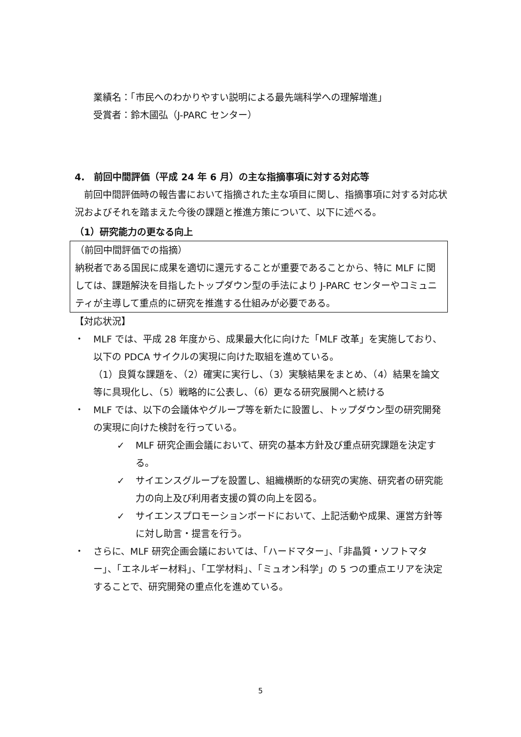業績名：「市民へのわかりやすい説明による最先端科学への理解増進」
受賞者：鈴木國弘（J-PARC センター）
4.　前回中間評価（平成 24 年 6 月）の主な指摘事項に対する対応等
　前回中間評価時の報告書において指摘された主な項目に関し、指摘事項に対する対応状況およびそれを踏まえた今後の課題と推進方策について、以下に述べる。
（1）研究能力の更なる向上
（前回中間評価での指摘）
納税者である国民に成果を適切に還元することが重要であることから、特に MLF に関しては、課題解決を目指したトップダウン型の手法により J-PARC センターやコミュニティが主導して重点的に研究を推進する仕組みが必要である。
【対応状況】
・ MLF では、平成 28 年度から、成果最大化に向けた「MLF 改革」を実施しており、以下の PDCA サイクルの実現に向けた取組を進めている。
（1）良質な課題を、（2）確実に実行し、（3）実験結果をまとめ、（4）結果を論文等に具現化し、（5）戦略的に公表し、（6）更なる研究展開へと続ける
・ MLF では、以下の会議体やグループ等を新たに設置し、トップダウン型の研究開発の実現に向けた検討を行っている。
✓ MLF 研究企画会議において、研究の基本方針及び重点研究課題を決定する。
✓ サイエンスグループを設置し、組織横断的な研究の実施、研究者の研究能力の向上及び利用者支援の質の向上を図る。
✓ サイエンスプロモーションボードにおいて、上記活動や成果、運営方針等に対し助言・提言を行う。
・ さらに、MLF 研究企画会議においては、「ハードマター」、「非晶質・ソフトマター」、「エネルギー材料」、「工学材料」、「ミュオン科学」の 5 つの重点エリアを決定することで、研究開発の重点化を進めている。
5